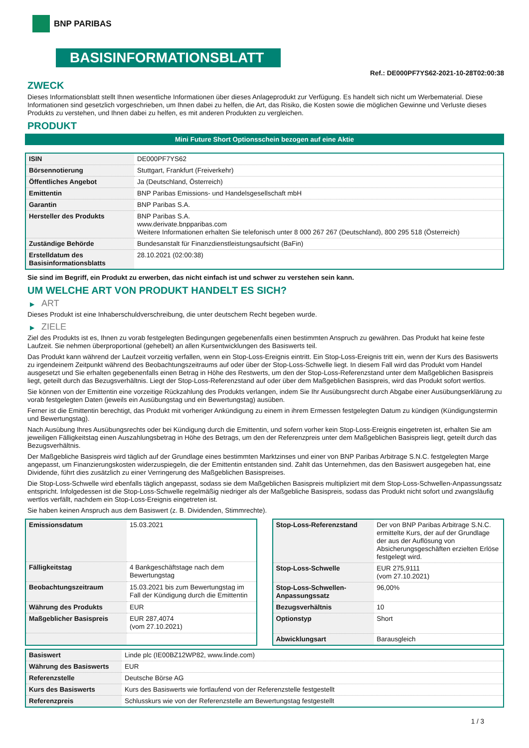BNP PARIBAS
BASISINFORMATIONSBLATT
Ref.: DE000PF7YS62-2021-10-28T02:00:38
ZWECK
Dieses Informationsblatt stellt Ihnen wesentliche Informationen über dieses Anlageprodukt zur Verfügung. Es handelt sich nicht um Werbematerial. Diese Informationen sind gesetzlich vorgeschrieben, um Ihnen dabei zu helfen, die Art, das Risiko, die Kosten sowie die möglichen Gewinne und Verluste dieses Produkts zu verstehen, und Ihnen dabei zu helfen, es mit anderen Produkten zu vergleichen.
PRODUKT
Mini Future Short Optionsschein bezogen auf eine Aktie
| ISIN | DE000PF7YS62 |
| Börsennotierung | Stuttgart, Frankfurt (Freiverkehr) |
| Öffentliches Angebot | Ja (Deutschland, Österreich) |
| Emittentin | BNP Paribas Emissions- und Handelsgesellschaft mbH |
| Garantin | BNP Paribas S.A. |
| Hersteller des Produkts | BNP Paribas S.A. www.derivate.bnpparibas.com Weitere Informationen erhalten Sie telefonisch unter 8 000 267 267 (Deutschland), 800 295 518 (Österreich) |
| Zuständige Behörde | Bundesanstalt für Finanzdienstleistungsaufsicht (BaFin) |
| Erstelldatum des Basisinformationsblatts | 28.10.2021 (02:00:38) |
Sie sind im Begriff, ein Produkt zu erwerben, das nicht einfach ist und schwer zu verstehen sein kann.
UM WELCHE ART VON PRODUKT HANDELT ES SICH?
▶ ART
Dieses Produkt ist eine Inhaberschuldverschreibung, die unter deutschem Recht begeben wurde.
▶ ZIELE
Ziel des Produkts ist es, Ihnen zu vorab festgelegten Bedingungen gegebenenfalls einen bestimmten Anspruch zu gewähren. Das Produkt hat keine feste Laufzeit. Sie nehmen überproportional (gehebelt) an allen Kursentwicklungen des Basiswerts teil.
Das Produkt kann während der Laufzeit vorzeitig verfallen, wenn ein Stop-Loss-Ereignis eintritt. Ein Stop-Loss-Ereignis tritt ein, wenn der Kurs des Basiswerts zu irgendeinem Zeitpunkt während des Beobachtungszeitraums auf oder über der Stop-Loss-Schwelle liegt. In diesem Fall wird das Produkt vom Handel ausgesetzt und Sie erhalten gegebenenfalls einen Betrag in Höhe des Restwerts, um den der Stop-Loss-Referenzstand unter dem Maßgeblichen Basispreis liegt, geteilt durch das Bezugsverhältnis. Liegt der Stop-Loss-Referenzstand auf oder über dem Maßgeblichen Basispreis, wird das Produkt sofort wertlos.
Sie können von der Emittentin eine vorzeitige Rückzahlung des Produkts verlangen, indem Sie Ihr Ausübungsrecht durch Abgabe einer Ausübungserklärung zu vorab festgelegten Daten (jeweils ein Ausübungstag und ein Bewertungstag) ausüben.
Ferner ist die Emittentin berechtigt, das Produkt mit vorheriger Ankündigung zu einem in ihrem Ermessen festgelegten Datum zu kündigen (Kündigungstermin und Bewertungstag).
Nach Ausübung Ihres Ausübungsrechts oder bei Kündigung durch die Emittentin, und sofern vorher kein Stop-Loss-Ereignis eingetreten ist, erhalten Sie am jeweiligen Fälligkeitstag einen Auszahlungsbetrag in Höhe des Betrags, um den der Referenzpreis unter dem Maßgeblichen Basispreis liegt, geteilt durch das Bezugsverhältnis.
Der Maßgebliche Basispreis wird täglich auf der Grundlage eines bestimmten Marktzinses und einer von BNP Paribas Arbitrage S.N.C. festgelegten Marge angepasst, um Finanzierungskosten widerzuspiegeln, die der Emittentin entstanden sind. Zahlt das Unternehmen, das den Basiswert ausgegeben hat, eine Dividende, führt dies zusätzlich zu einer Verringerung des Maßgeblichen Basispreises.
Die Stop-Loss-Schwelle wird ebenfalls täglich angepasst, sodass sie dem Maßgeblichen Basispreis multipliziert mit dem Stop-Loss-Schwellen-Anpassungssatz entspricht. Infolgedessen ist die Stop-Loss-Schwelle regelmäßig niedriger als der Maßgebliche Basispreis, sodass das Produkt nicht sofort und zwangsläufig wertlos verfällt, nachdem ein Stop-Loss-Ereignis eingetreten ist.
Sie haben keinen Anspruch aus dem Basiswert (z. B. Dividenden, Stimmrechte).
| Emissionsdatum | 15.03.2021 |
| Fälligkeitstag | 4 Bankgeschäftstage nach dem Bewertungstag |
| Beobachtungszeitraum | 15.03.2021 bis zum Bewertungstag im Fall der Kündigung durch die Emittentin |
| Währung des Produkts | EUR |
| Maßgeblicher Basispreis | EUR 287,4074 (vom 27.10.2021) |
| Stop-Loss-Referenzstand | Der von BNP Paribas Arbitrage S.N.C. ermittelte Kurs, der auf der Grundlage der aus der Auflösung von Absicherungsgeschäften erzielten Erlöse festgelegt wird. |
| Stop-Loss-Schwelle | EUR 275,9111 (vom 27.10.2021) |
| Stop-Loss-Schwellen-Anpassungssatz | 96,00% |
| Bezugsverhältnis | 10 |
| Optionstyp | Short |
| Abwicklungsart | Barausgleich |
| Basiswert | Linde plc (IE00BZ12WP82, www.linde.com) |
| Währung des Basiswerts | EUR |
| Referenzstelle | Deutsche Börse AG |
| Kurs des Basiswerts | Kurs des Basiswerts wie fortlaufend von der Referenzstelle festgestellt |
| Referenzpreis | Schlusskurs wie von der Referenzstelle am Bewertungstag festgestellt |
1 / 3